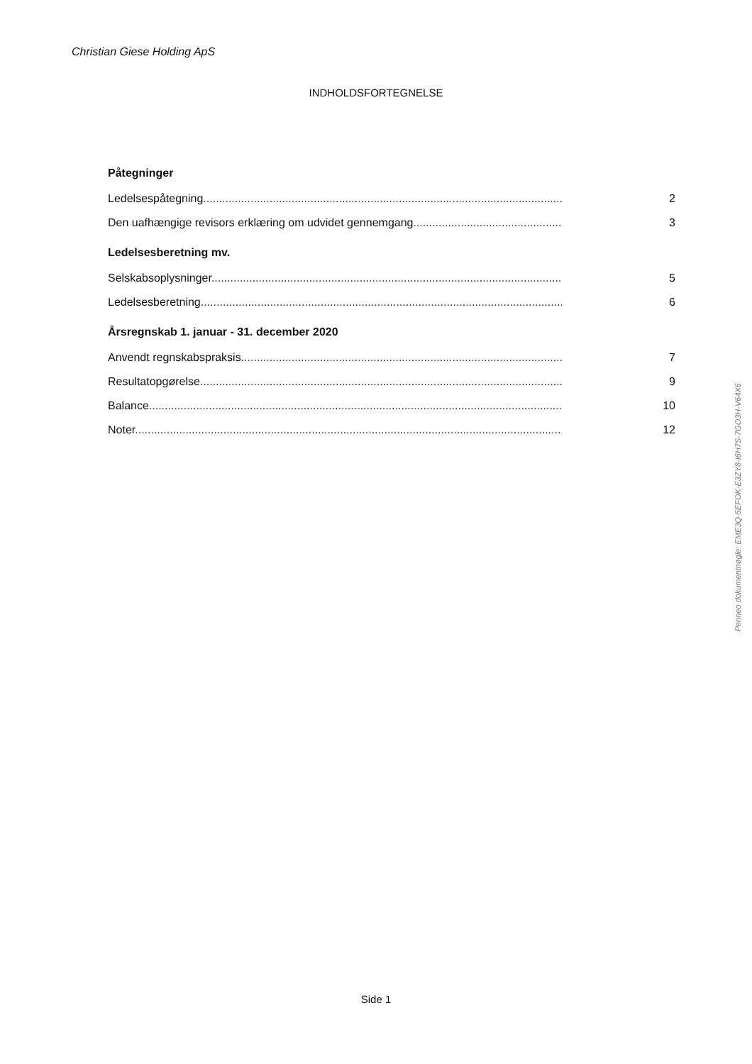Christian Giese Holding ApS
INDHOLDSFORTEGNELSE
Påtegninger
Ledelsespåtegning.................................................................................................................................. 2
Den uafhængige revisors erklæring om udvidet gennemgang.............................................................. 3
Ledelsesberetning mv.
Selskabsoplysninger.................................................................................................................................. 5
Ledelsesberetning.................................................................................................................................. 6
Årsregnskab 1. januar - 31. december 2020
Anvendt regnskabspraksis.................................................................................................................................. 7
Resultatopgørelse.................................................................................................................................. 9
Balance.......................................................................................................................................... 10
Noter.......................................................................................................................................... 12
Penneo dokumentnøgle: EME3Q-5EFOK-E3ZY8-I6H7S-7GO3H-V64X6
Side 1